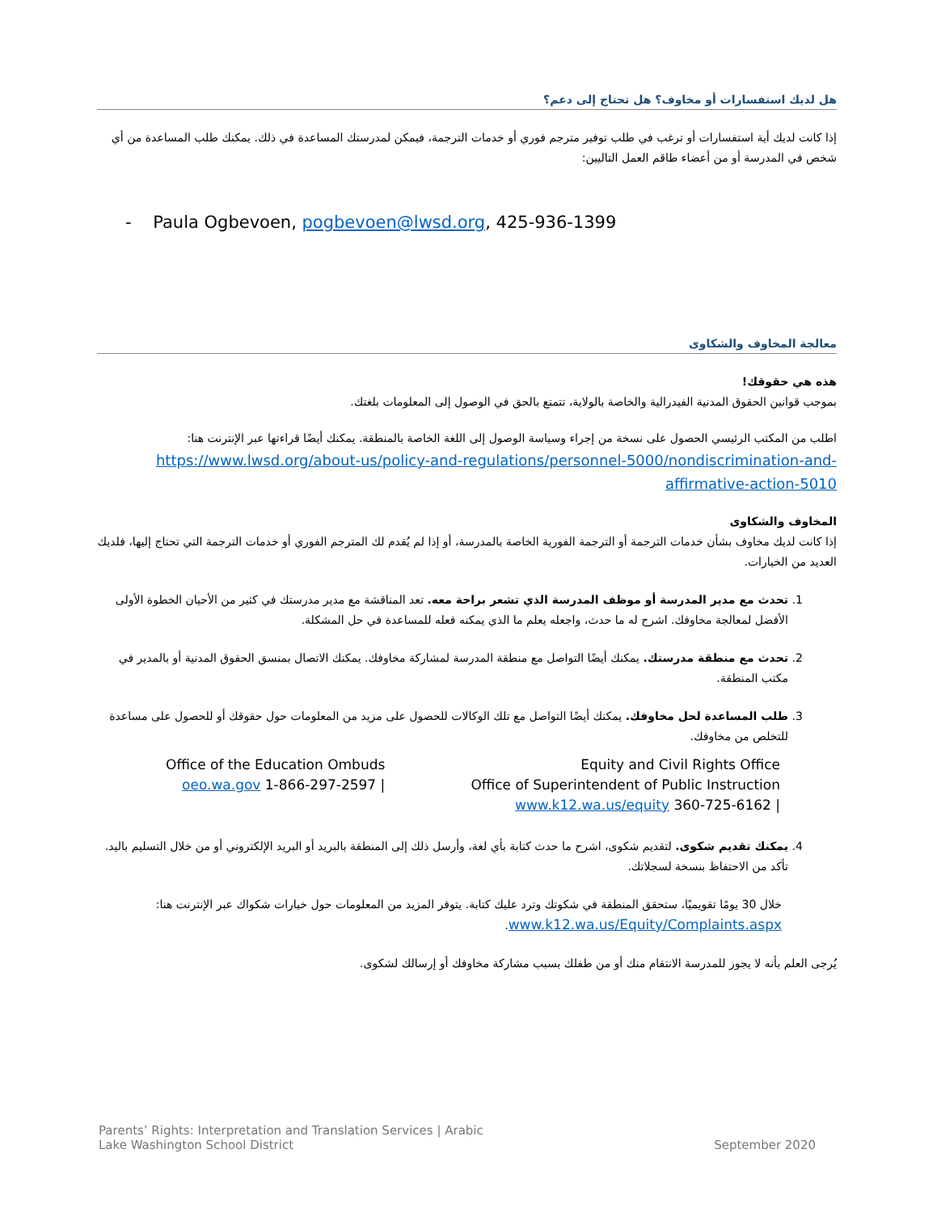هل لديك استفسارات أو مخاوف؟ هل تحتاج إلى دعم؟
إذا كانت لديك أية استفسارات أو ترغب في طلب توفير مترجم فوري أو خدمات الترجمة، فيمكن لمدرستك المساعدة في ذلك. يمكنك طلب المساعدة من أي شخص في المدرسة أو من أعضاء طاقم العمل التاليين:
- Paula Ogbevoen, pogbevoen@lwsd.org, 425-936-1399
معالجة المخاوف والشكاوى
هذه هي حقوقك!
بموجب قوانين الحقوق المدنية الفيدرالية والخاصة بالولاية، تتمتع بالحق في الوصول إلى المعلومات بلغتك.
اطلب من المكتب الرئيسي الحصول على نسخة من إجراء وسياسة الوصول إلى اللغة الخاصة بالمنطقة. يمكنك أيضًا قراءتها عبر الإنترنت هنا:
https://www.lwsd.org/about-us/policy-and-regulations/personnel-5000/nondiscrimination-and-affirmative-action-5010
المخاوف والشكاوى
إذا كانت لديك مخاوف بشأن خدمات الترجمة أو الترجمة الفورية الخاصة بالمدرسة، أو إذا لم يُقدم لك المترجم الفوري أو خدمات الترجمة التي تحتاج إليها، فلديك العديد من الخيارات.
1. تحدث مع مدير المدرسة أو موظف المدرسة الذي تشعر براحة معه. تعد المناقشة مع مدير مدرستك في كثير من الأحيان الخطوة الأولى الأفضل لمعالجة مخاوفك. اشرح له ما حدث، واجعله يعلم ما الذي يمكنه فعله للمساعدة في حل المشكلة.
2. تحدث مع منطقة مدرستك. يمكنك أيضًا التواصل مع منطقة المدرسة لمشاركة مخاوفك. يمكنك الاتصال بمنسق الحقوق المدنية أو بالمدير في مكتب المنطقة.
3. طلب المساعدة لحل مخاوفك. يمكنك أيضًا التواصل مع تلك الوكالات للحصول على مزيد من المعلومات حول حقوقك أو للحصول على مساعدة للتخلص من مخاوفك.
Office of the Education Ombuds
oeo.wa.gov 1-866-297-2597 |
Equity and Civil Rights Office
Office of Superintendent of Public Instruction
www.k12.wa.us/equity 360-725-6162 |
4. يمكنك تقديم شكوى. لتقديم شكوى، اشرح ما حدث كتابة بأي لغة، وأرسل ذلك إلى المنطقة بالبريد أو البريد الإلكتروني أو من خلال التسليم باليد. تأكد من الاحتفاظ بنسخة لسجلاتك.
خلال 30 يومًا تقويميًا، ستحقق المنطقة في شكوتك وترد عليك كتابة. يتوفر المزيد من المعلومات حول خيارات شكواك عبر الإنترنت هنا: www.k12.wa.us/Equity/Complaints.aspx.
يُرجى العلم بأنه لا يجوز للمدرسة الانتقام منك أو من طفلك بسبب مشاركة مخاوفك أو إرسالك لشكوى.
Parents’ Rights: Interpretation and Translation Services | Arabic
Lake Washington School District
September 2020